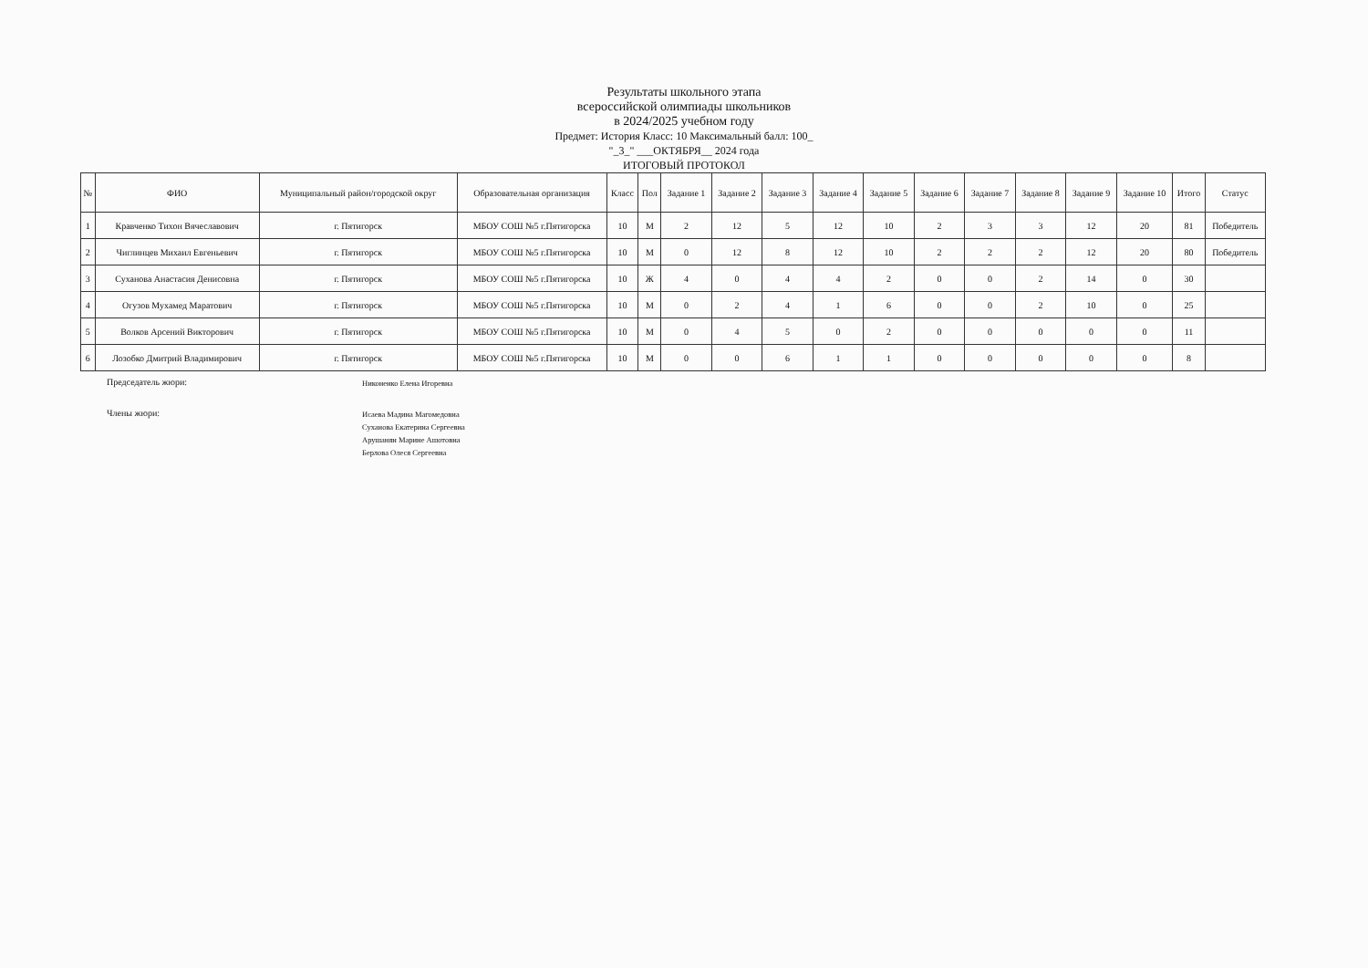Результаты школьного этапа
всероссийской олимпиады школьников
в 2024/2025 учебном году
Предмет: История Класс: 10 Максимальный балл: 100_
"_3_" ___ОКТЯБРЯ__ 2024 года
ИТОГОВЫЙ ПРОТОКОЛ
| № | ФИО | Муниципальный район/городской округ | Образовательная организация | Класс | Пол | Задание 1 | Задание 2 | Задание 3 | Задание 4 | Задание 5 | Задание 6 | Задание 7 | Задание 8 | Задание 9 | Задание 10 | Итого | Статус |
| --- | --- | --- | --- | --- | --- | --- | --- | --- | --- | --- | --- | --- | --- | --- | --- | --- | --- |
| 1 | Кравченко Тихон Вячеславович | г. Пятигорск | МБОУ СОШ №5 г.Пятигорска | 10 | М | 2 | 12 | 5 | 12 | 10 | 2 | 3 | 3 | 12 | 20 | 81 | Победитель |
| 2 | Чиглинцев Михаил Евгеньевич | г. Пятигорск | МБОУ СОШ №5 г.Пятигорска | 10 | М | 0 | 12 | 8 | 12 | 10 | 2 | 2 | 2 | 12 | 20 | 80 | Победитель |
| 3 | Суханова Анастасия Денисовна | г. Пятигорск | МБОУ СОШ №5 г.Пятигорска | 10 | Ж | 4 | 0 | 4 | 4 | 2 | 0 | 0 | 2 | 14 | 0 | 30 | |
| 4 | Огузов Мухамед Маратович | г. Пятигорск | МБОУ СОШ №5 г.Пятигорска | 10 | М | 0 | 2 | 4 | 1 | 6 | 0 | 0 | 2 | 10 | 0 | 25 | |
| 5 | Волков Арсений Викторович | г. Пятигорск | МБОУ СОШ №5 г.Пятигорска | 10 | М | 0 | 4 | 5 | 0 | 2 | 0 | 0 | 0 | 0 | 0 | 11 | |
| 6 | Лозобко Дмитрий Владимирович | г. Пятигорск | МБОУ СОШ №5 г.Пятигорска | 10 | М | 0 | 0 | 6 | 1 | 1 | 0 | 0 | 0 | 0 | 0 | 8 | |
Председатель жюри:
Никоненко Елена Игоревна
Члены жюри:
Исаева Мадина Магомедовна
Суханова Екатерина Сергеевна
Арушанян Марине Ашотовна
Берлова Олеся Сергеевна